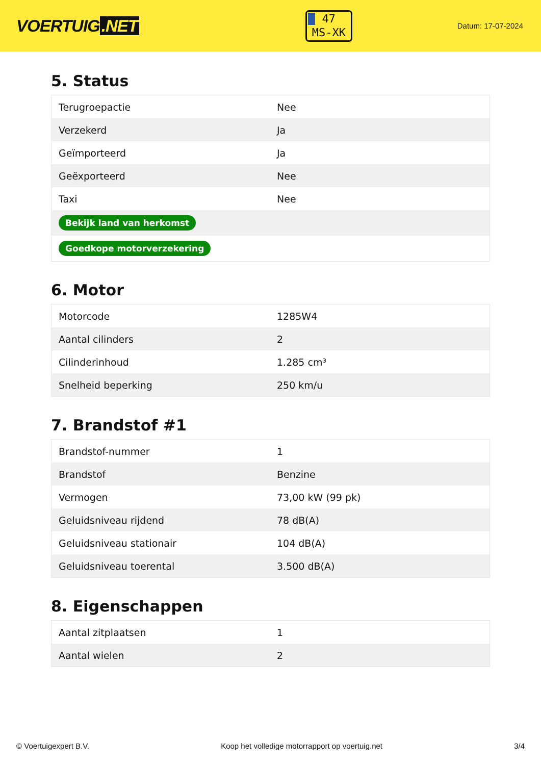VOERTUIG.NET
47
MS-XK
Datum: 17-07-2024
5. Status
| Terugroepactie | Nee |
| Verzekerd | Ja |
| Geïmporteerd | Ja |
| Geëxporteerd | Nee |
| Taxi | Nee |
| Bekijk land van herkomst | |
| Goedkope motorverzekering | |
6. Motor
| Motorcode | 1285W4 |
| Aantal cilinders | 2 |
| Cilinderinhoud | 1.285 cm³ |
| Snelheid beperking | 250 km/u |
7. Brandstof #1
| Brandstof-nummer | 1 |
| Brandstof | Benzine |
| Vermogen | 73,00 kW (99 pk) |
| Geluidsniveau rijdend | 78 dB(A) |
| Geluidsniveau stationair | 104 dB(A) |
| Geluidsniveau toerental | 3.500 dB(A) |
8. Eigenschappen
| Aantal zitplaatsen | 1 |
| Aantal wielen | 2 |
© Voertuigexpert B.V. Koop het volledige motorrapport op voertuig.net 3/4